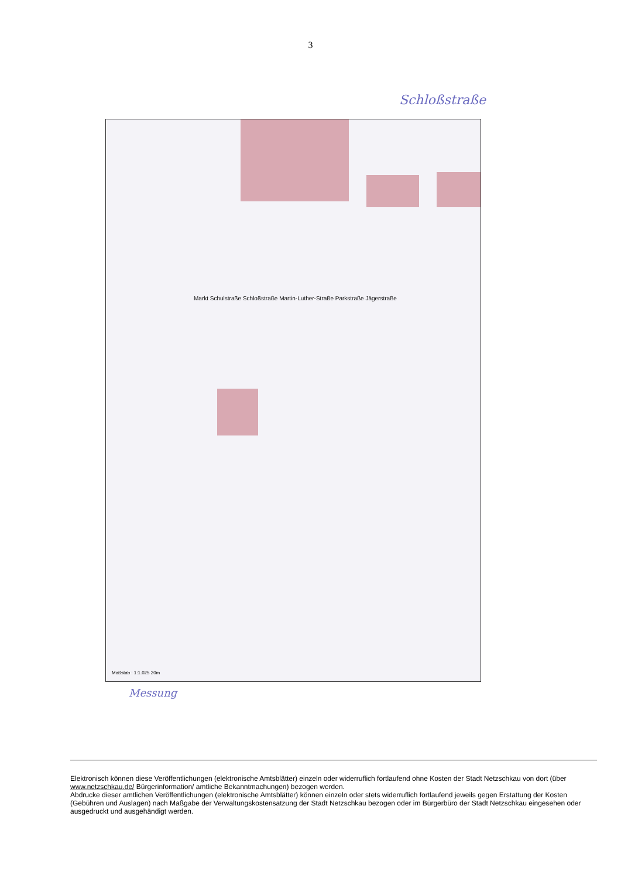3
Schloßstraße
Maßstab : 1:1.025 20m
Markt Schulstraße Schloßstraße Martin-Luther-Straße Parkstraße Jägerstraße
Messung
Elektronisch können diese Veröffentlichungen (elektronische Amtsblätter) einzeln oder widerruflich fortlaufend ohne Kosten der Stadt Netzschkau von dort (über www.netzschkau.de/ Bürgerinformation/ amtliche Bekanntmachungen) bezogen werden.
Abdrucke dieser amtlichen Veröffentlichungen (elektronische Amtsblätter) können einzeln oder stets widerruflich fortlaufend jeweils gegen Erstattung der Kosten (Gebühren und Auslagen) nach Maßgabe der Verwaltungskostensatzung der Stadt Netzschkau bezogen oder im Bürgerbüro der Stadt Netzschkau eingesehen oder ausgedruckt und ausgehändigt werden.